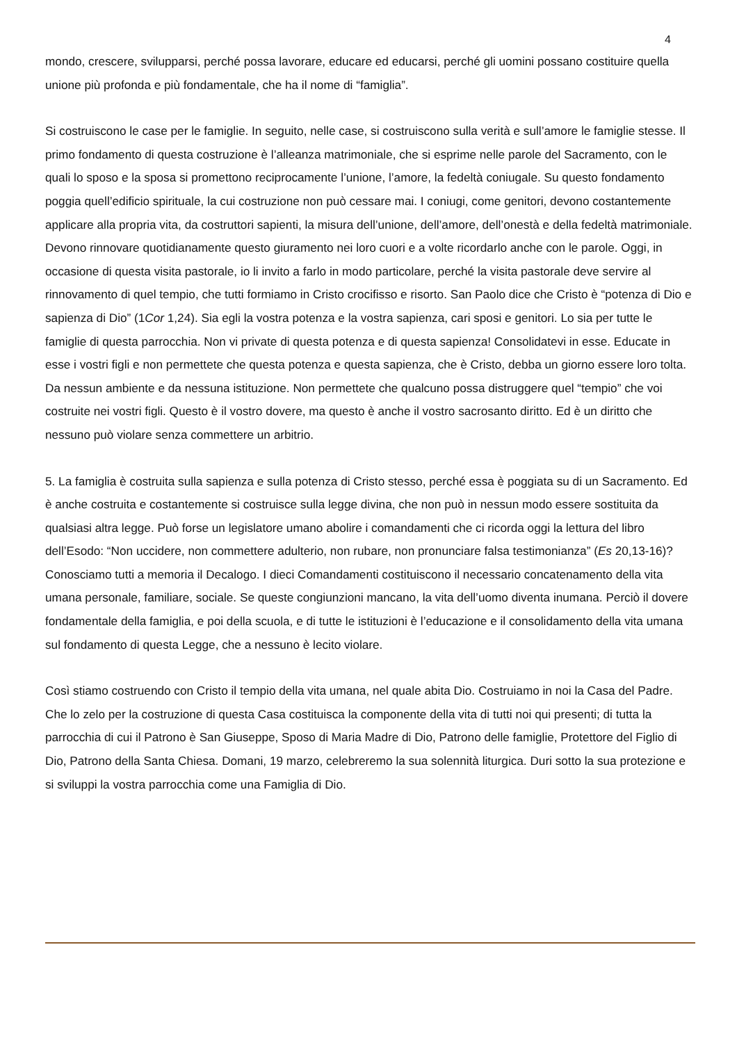4
mondo, crescere, svilupparsi, perché possa lavorare, educare ed educarsi, perché gli uomini possano costituire quella unione più profonda e più fondamentale, che ha il nome di “famiglia”.
Si costruiscono le case per le famiglie. In seguito, nelle case, si costruiscono sulla verità e sull’amore le famiglie stesse. Il primo fondamento di questa costruzione è l’alleanza matrimoniale, che si esprime nelle parole del Sacramento, con le quali lo sposo e la sposa si promettono reciprocamente l’unione, l’amore, la fedeltà coniugale. Su questo fondamento poggia quell’edificio spirituale, la cui costruzione non può cessare mai. I coniugi, come genitori, devono costantemente applicare alla propria vita, da costruttori sapienti, la misura dell’unione, dell’amore, dell’onestà e della fedeltà matrimoniale. Devono rinnovare quotidianamente questo giuramento nei loro cuori e a volte ricordarlo anche con le parole. Oggi, in occasione di questa visita pastorale, io li invito a farlo in modo particolare, perché la visita pastorale deve servire al rinnovamento di quel tempio, che tutti formiamo in Cristo crocifisso e risorto. San Paolo dice che Cristo è “potenza di Dio e sapienza di Dio” (1Cor 1,24). Sia egli la vostra potenza e la vostra sapienza, cari sposi e genitori. Lo sia per tutte le famiglie di questa parrocchia. Non vi private di questa potenza e di questa sapienza! Consolidatevi in esse. Educate in esse i vostri figli e non permettete che questa potenza e questa sapienza, che è Cristo, debba un giorno essere loro tolta. Da nessun ambiente e da nessuna istituzione. Non permettete che qualcuno possa distruggere quel “tempio” che voi costruite nei vostri figli. Questo è il vostro dovere, ma questo è anche il vostro sacrosanto diritto. Ed è un diritto che nessuno può violare senza commettere un arbitrio.
5. La famiglia è costruita sulla sapienza e sulla potenza di Cristo stesso, perché essa è poggiata su di un Sacramento. Ed è anche costruita e costantemente si costruisce sulla legge divina, che non può in nessun modo essere sostituita da qualsiasi altra legge. Può forse un legislatore umano abolire i comandamenti che ci ricorda oggi la lettura del libro dell’Esodo: “Non uccidere, non commettere adulterio, non rubare, non pronunciare falsa testimonianza” (Es 20,13-16)? Conosciamo tutti a memoria il Decalogo. I dieci Comandamenti costituiscono il necessario concatenamento della vita umana personale, familiare, sociale. Se queste congiunzioni mancano, la vita dell’uomo diventa inumana. Perciò il dovere fondamentale della famiglia, e poi della scuola, e di tutte le istituzioni è l’educazione e il consolidamento della vita umana sul fondamento di questa Legge, che a nessuno è lecito violare.
Così stiamo costruendo con Cristo il tempio della vita umana, nel quale abita Dio. Costruiamo in noi la Casa del Padre. Che lo zelo per la costruzione di questa Casa costituisca la componente della vita di tutti noi qui presenti; di tutta la parrocchia di cui il Patrono è San Giuseppe, Sposo di Maria Madre di Dio, Patrono delle famiglie, Protettore del Figlio di Dio, Patrono della Santa Chiesa. Domani, 19 marzo, celebreremo la sua solennità liturgica. Duri sotto la sua protezione e si sviluppi la vostra parrocchia come una Famiglia di Dio.